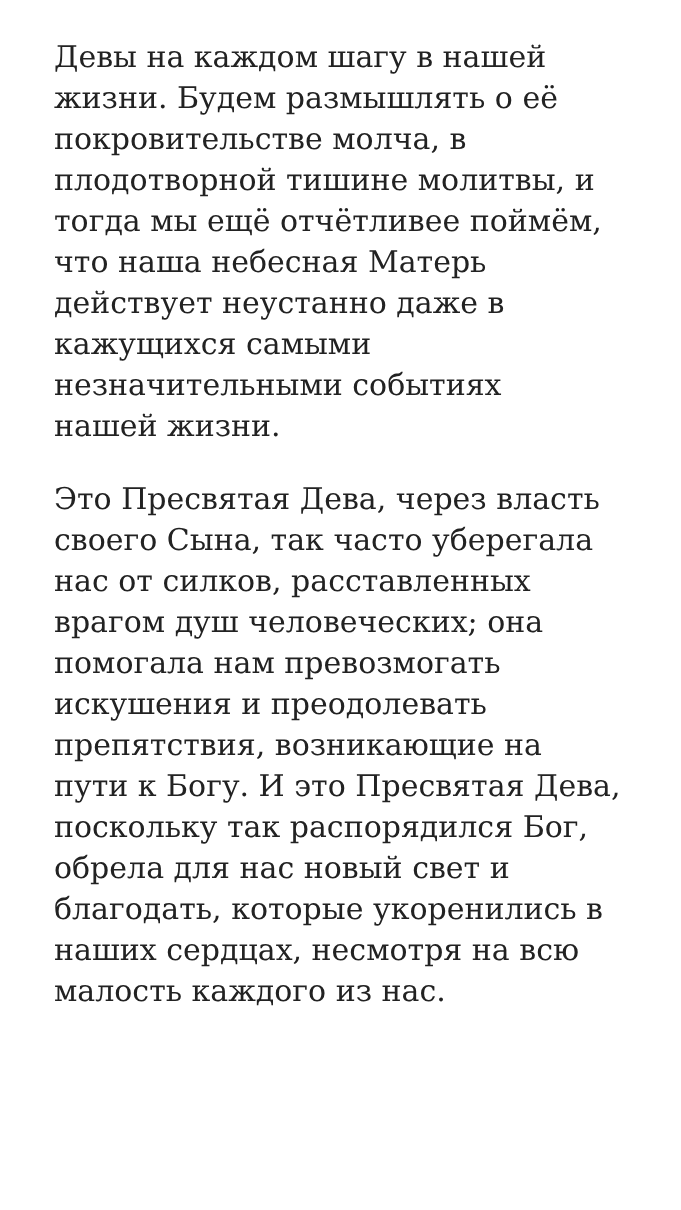Девы на каждом шагу в нашей
жизни. Будем размышлять о её
покровительстве молча, в
плодотворной тишине молитвы, и
тогда мы ещё отчётливее поймём,
что наша небесная Матерь
действует неустанно даже в
кажущихся самыми
незначительными событиях
нашей жизни.
Это Пресвятая Дева, через власть
своего Сына, так часто уберегала
нас от силков, расставленных
врагом душ человеческих; она
помогала нам превозмогать
искушения и преодолевать
препятствия, возникающие на
пути к Богу. И это Пресвятая Дева,
поскольку так распорядился Бог,
обрела для нас новый свет и
благодать, которые укоренились в
наших сердцах, несмотря на всю
малость каждого из нас.